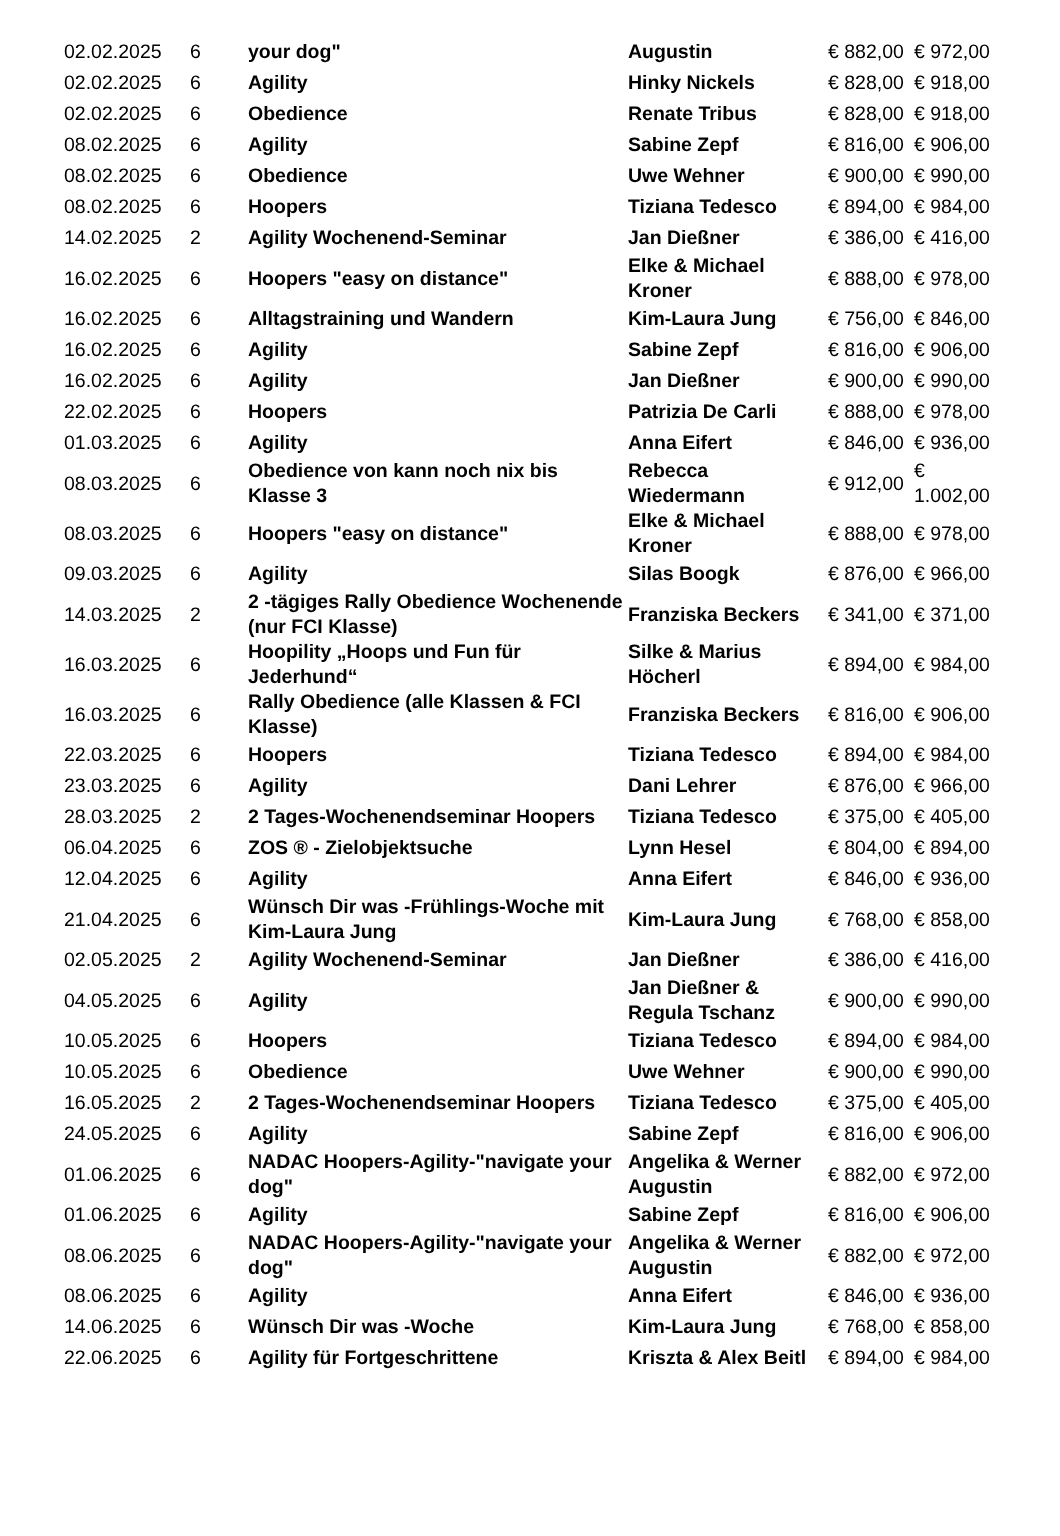| 02.02.2025 | 6 | your dog" | Augustin | € 882,00 | € 972,00 |
| 02.02.2025 | 6 | Agility | Hinky Nickels | € 828,00 | € 918,00 |
| 02.02.2025 | 6 | Obedience | Renate Tribus | € 828,00 | € 918,00 |
| 08.02.2025 | 6 | Agility | Sabine Zepf | € 816,00 | € 906,00 |
| 08.02.2025 | 6 | Obedience | Uwe Wehner | € 900,00 | € 990,00 |
| 08.02.2025 | 6 | Hoopers | Tiziana Tedesco | € 894,00 | € 984,00 |
| 14.02.2025 | 2 | Agility Wochenend-Seminar | Jan Dießner | € 386,00 | € 416,00 |
| 16.02.2025 | 6 | Hoopers "easy on distance" | Elke & Michael Kroner | € 888,00 | € 978,00 |
| 16.02.2025 | 6 | Alltagstraining und Wandern | Kim-Laura Jung | € 756,00 | € 846,00 |
| 16.02.2025 | 6 | Agility | Sabine Zepf | € 816,00 | € 906,00 |
| 16.02.2025 | 6 | Agility | Jan Dießner | € 900,00 | € 990,00 |
| 22.02.2025 | 6 | Hoopers | Patrizia De Carli | € 888,00 | € 978,00 |
| 01.03.2025 | 6 | Agility | Anna Eifert | € 846,00 | € 936,00 |
| 08.03.2025 | 6 | Obedience von kann noch nix bis Klasse 3 | Rebecca Wiedermann | € 912,00 | € 1.002,00 |
| 08.03.2025 | 6 | Hoopers "easy on distance" | Elke & Michael Kroner | € 888,00 | € 978,00 |
| 09.03.2025 | 6 | Agility | Silas Boogk | € 876,00 | € 966,00 |
| 14.03.2025 | 2 | 2 -tägiges Rally Obedience Wochenende (nur FCI Klasse) | Franziska Beckers | € 341,00 | € 371,00 |
| 16.03.2025 | 6 | Hoopility „Hoops und Fun für Jederhund“ | Silke & Marius Höcherl | € 894,00 | € 984,00 |
| 16.03.2025 | 6 | Rally Obedience (alle Klassen & FCI Klasse) | Franziska Beckers | € 816,00 | € 906,00 |
| 22.03.2025 | 6 | Hoopers | Tiziana Tedesco | € 894,00 | € 984,00 |
| 23.03.2025 | 6 | Agility | Dani Lehrer | € 876,00 | € 966,00 |
| 28.03.2025 | 2 | 2 Tages-Wochenendseminar Hoopers | Tiziana Tedesco | € 375,00 | € 405,00 |
| 06.04.2025 | 6 | ZOS ® - Zielobjektsuche | Lynn Hesel | € 804,00 | € 894,00 |
| 12.04.2025 | 6 | Agility | Anna Eifert | € 846,00 | € 936,00 |
| 21.04.2025 | 6 | Wünsch Dir was -Frühlings-Woche mit Kim-Laura Jung | Kim-Laura Jung | € 768,00 | € 858,00 |
| 02.05.2025 | 2 | Agility Wochenend-Seminar | Jan Dießner | € 386,00 | € 416,00 |
| 04.05.2025 | 6 | Agility | Jan Dießner & Regula Tschanz | € 900,00 | € 990,00 |
| 10.05.2025 | 6 | Hoopers | Tiziana Tedesco | € 894,00 | € 984,00 |
| 10.05.2025 | 6 | Obedience | Uwe Wehner | € 900,00 | € 990,00 |
| 16.05.2025 | 2 | 2 Tages-Wochenendseminar Hoopers | Tiziana Tedesco | € 375,00 | € 405,00 |
| 24.05.2025 | 6 | Agility | Sabine Zepf | € 816,00 | € 906,00 |
| 01.06.2025 | 6 | NADAC Hoopers-Agility-"navigate your dog" | Angelika & Werner Augustin | € 882,00 | € 972,00 |
| 01.06.2025 | 6 | Agility | Sabine Zepf | € 816,00 | € 906,00 |
| 08.06.2025 | 6 | NADAC Hoopers-Agility-"navigate your dog" | Angelika & Werner Augustin | € 882,00 | € 972,00 |
| 08.06.2025 | 6 | Agility | Anna Eifert | € 846,00 | € 936,00 |
| 14.06.2025 | 6 | Wünsch Dir was -Woche | Kim-Laura Jung | € 768,00 | € 858,00 |
| 22.06.2025 | 6 | Agility für Fortgeschrittene | Kriszta & Alex Beitl | € 894,00 | € 984,00 |